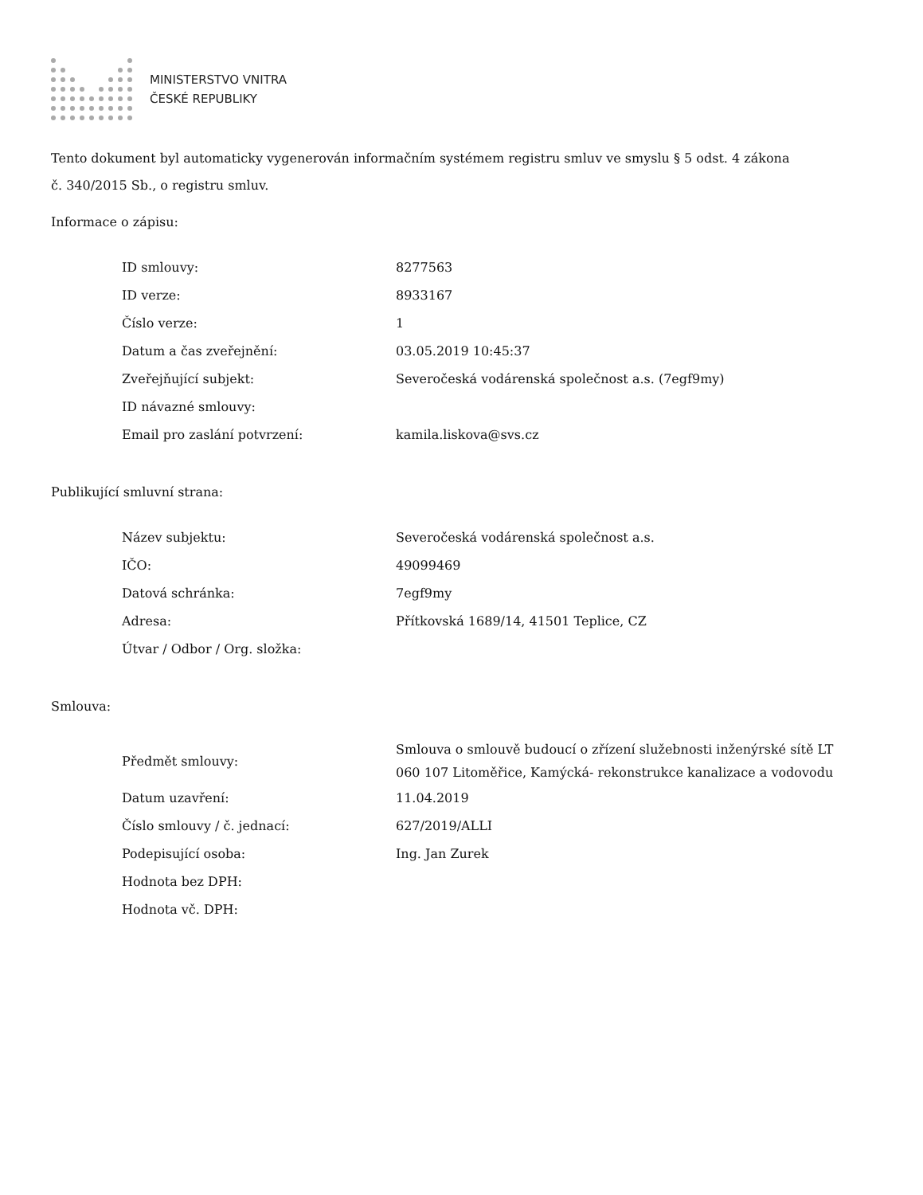MINISTERSTVO VNITRA
ČESKÉ REPUBLIKY
Tento dokument byl automaticky vygenerován informačním systémem registru smluv ve smyslu § 5 odst. 4 zákona
č. 340/2015 Sb., o registru smluv.
Informace o zápisu:
| ID smlouvy: | 8277563 |
| ID verze: | 8933167 |
| Číslo verze: | 1 |
| Datum a čas zveřejnění: | 03.05.2019 10:45:37 |
| Zveřejňující subjekt: | Severočeská vodárenská společnost a.s. (7egf9my) |
| ID návazné smlouvy: | |
| Email pro zaslání potvrzení: | kamila.liskova@svs.cz |
Publikující smluvní strana:
| Název subjektu: | Severočeská vodárenská společnost a.s. |
| IČO: | 49099469 |
| Datová schránka: | 7egf9my |
| Adresa: | Přítkovská 1689/14, 41501 Teplice, CZ |
| Útvar / Odbor / Org. složka: | |
Smlouva:
| Předmět smlouvy: | Smlouva o smlouvě budoucí o zřízení služebnosti inženýrské sítě LT 060 107 Litoměřice, Kamýcká- rekonstrukce kanalizace a vodovodu |
| Datum uzavření: | 11.04.2019 |
| Číslo smlouvy / č. jednací: | 627/2019/ALLI |
| Podepisující osoba: | Ing. Jan Zurek |
| Hodnota bez DPH: | |
| Hodnota vč. DPH: | |